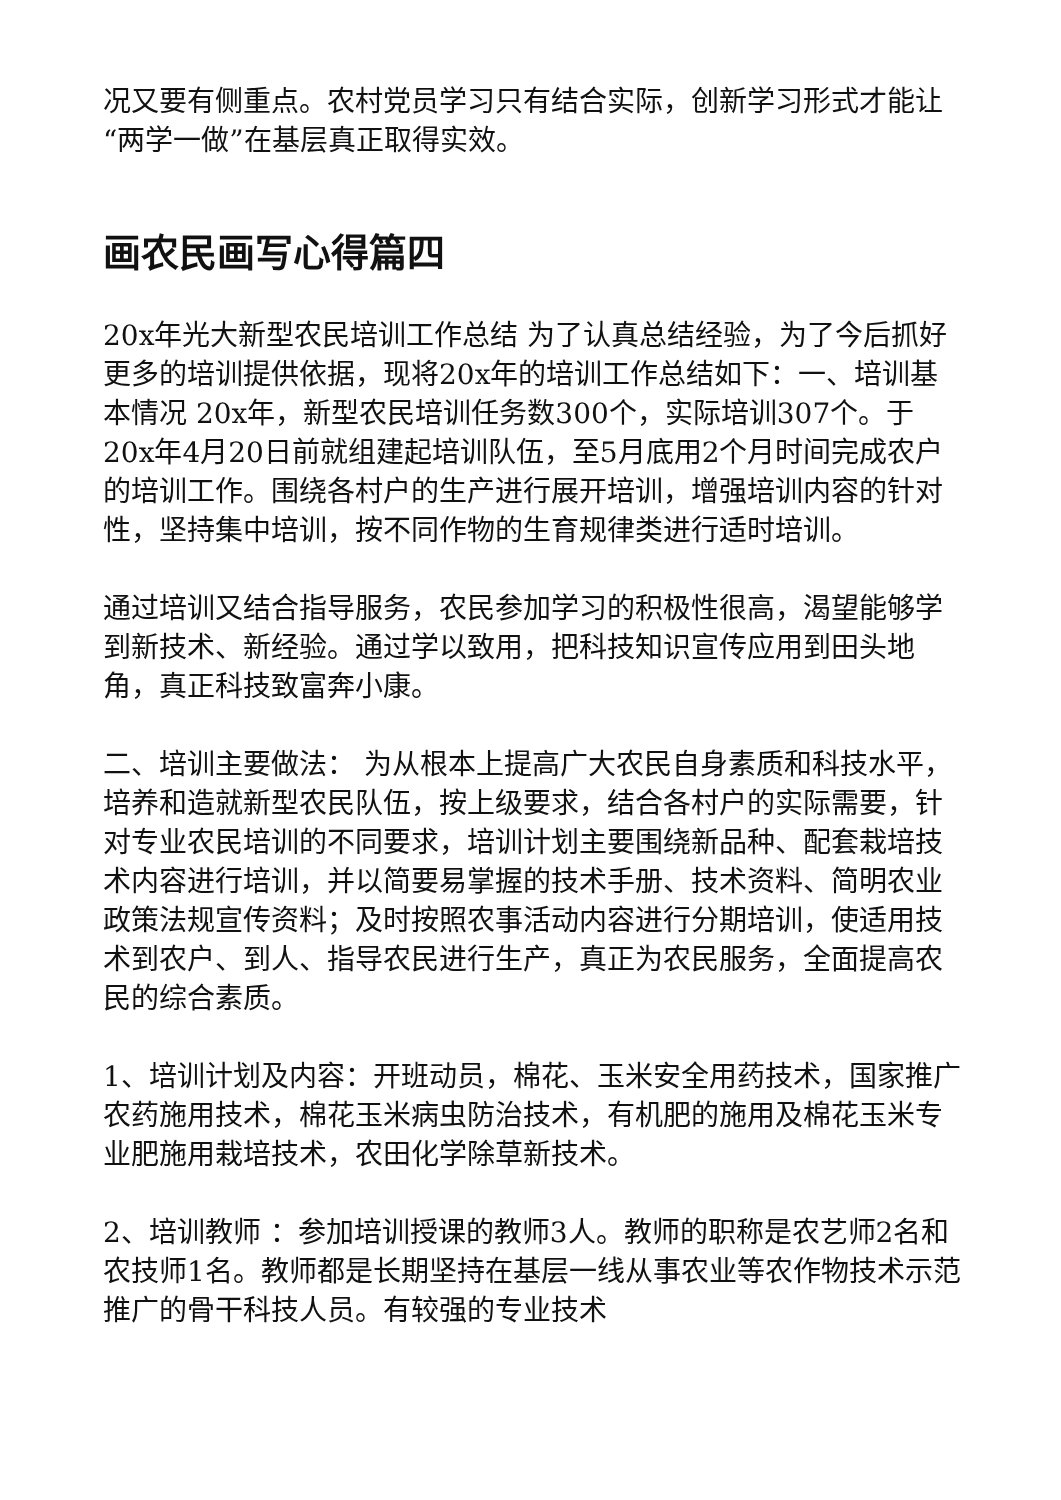况又要有侧重点。农村党员学习只有结合实际，创新学习形式才能让“两学一做”在基层真正取得实效。
画农民画写心得篇四
20x年光大新型农民培训工作总结 为了认真总结经验，为了今后抓好更多的培训提供依据，现将20x年的培训工作总结如下：一、培训基本情况 20x年，新型农民培训任务数300个，实际培训307个。于20x年4月20日前就组建起培训队伍，至5月底用2个月时间完成农户的培训工作。围绕各村户的生产进行展开培训，增强培训内容的针对性，坚持集中培训，按不同作物的生育规律类进行适时培训。
通过培训又结合指导服务，农民参加学习的积极性很高，渴望能够学到新技术、新经验。通过学以致用，把科技知识宣传应用到田头地角，真正科技致富奔小康。
二、培训主要做法： 为从根本上提高广大农民自身素质和科技水平，培养和造就新型农民队伍，按上级要求，结合各村户的实际需要，针对专业农民培训的不同要求，培训计划主要围绕新品种、配套栽培技术内容进行培训，并以简要易掌握的技术手册、技术资料、简明农业政策法规宣传资料；及时按照农事活动内容进行分期培训，使适用技术到农户、到人、指导农民进行生产，真正为农民服务，全面提高农民的综合素质。
1、培训计划及内容：开班动员，棉花、玉米安全用药技术，国家推广农药施用技术，棉花玉米病虫防治技术，有机肥的施用及棉花玉米专业肥施用栽培技术，农田化学除草新技术。
2、培训教师 ：参加培训授课的教师3人。教师的职称是农艺师2名和农技师1名。教师都是长期坚持在基层一线从事农业等农作物技术示范推广的骨干科技人员。有较强的专业技术